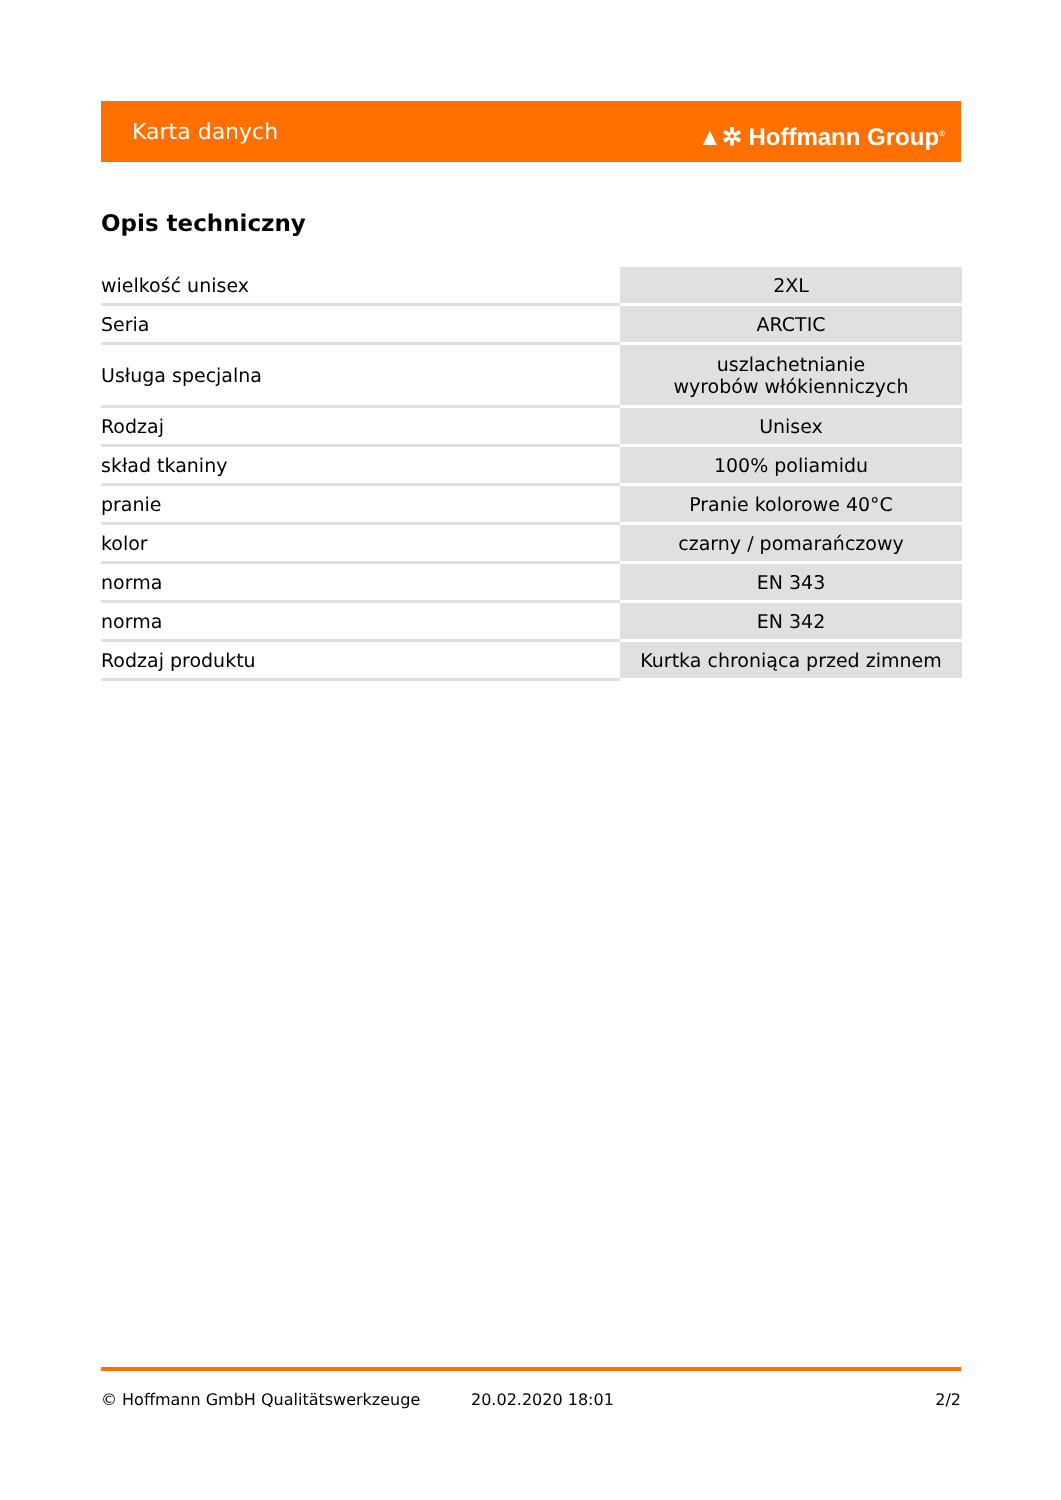Karta danych ▲✲ Hoffmann Group<sup>®</sup>
Opis techniczny
| wielkość unisex | 2XL |
| Seria | ARCTIC |
| Usługa specjalna | uszlachetnianie wyrobów włókienniczych |
| Rodzaj | Unisex |
| skład tkaniny | 100% poliamidu |
| pranie | Pranie kolorowe 40°C |
| kolor | czarny / pomarańczowy |
| norma | EN 343 |
| norma | EN 342 |
| Rodzaj produktu | Kurtka chroniąca przed zimnem |
© Hoffmann GmbH Qualitätswerkzeuge 20.02.2020 18:01 2/2